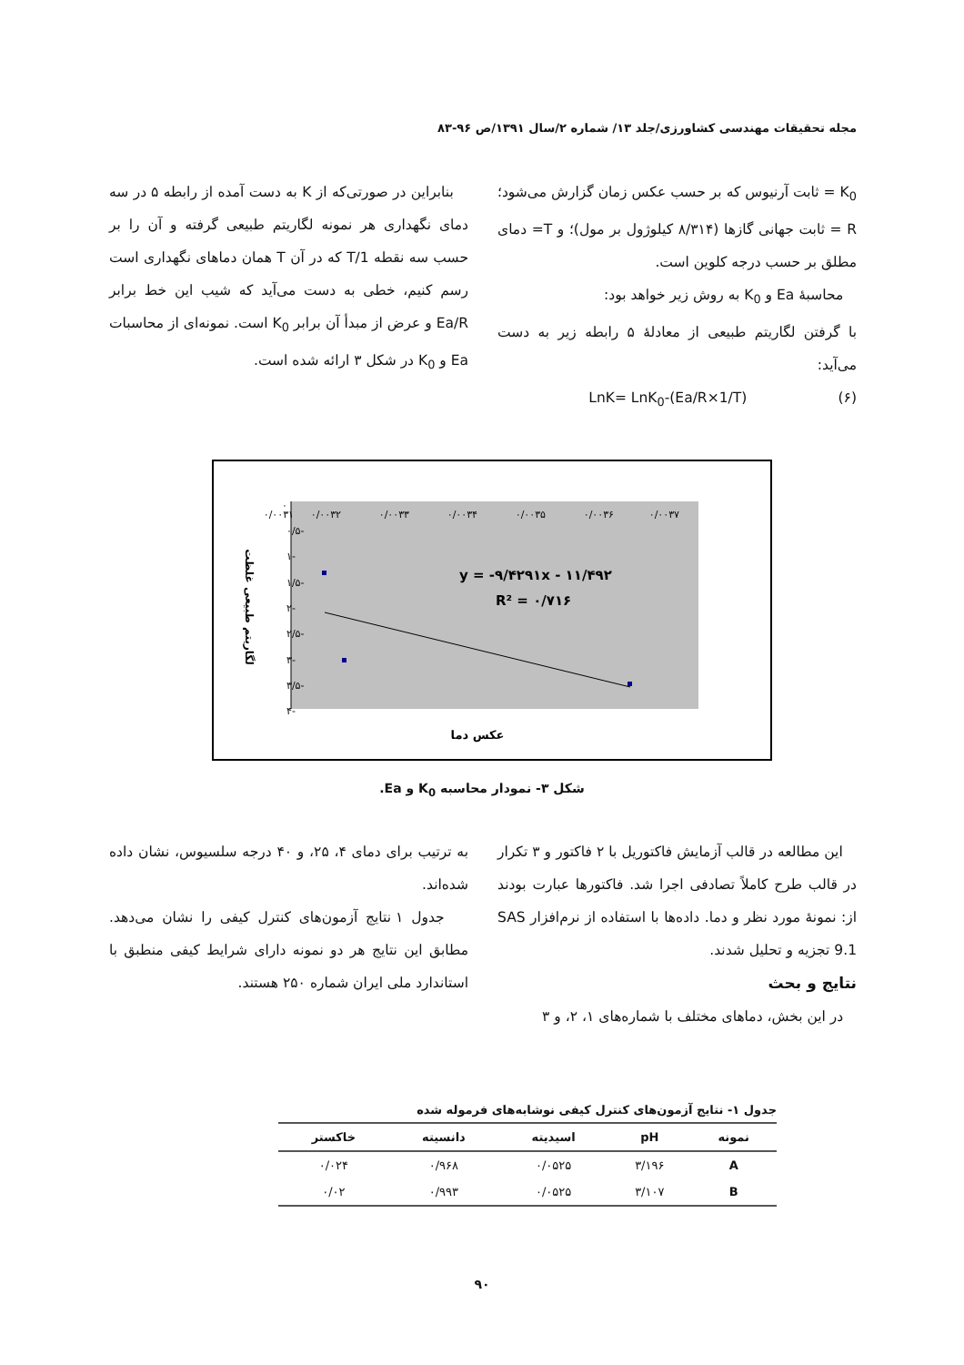مجله تحقیقات مهندسی کشاورزی/جلد ۱۳/ شماره ۲/سال ۱۳۹۱/ص ۹۶-۸۳
K<sub>0</sub> = ثابت آرنیوس که بر حسب عکس زمان گزارش می‌شود؛ R = ثابت جهانی گازها (۸/۳۱۴ کیلوژول بر مول)؛ و T= دمای مطلق بر حسب درجه کلوین است.
محاسبهٔ Ea و K<sub>0</sub> به روش زیر خواهد بود:
با گرفتن لگاریتم طبیعی از معادلهٔ ۵ رابطه زیر به دست می‌آید:
(۶) LnK= LnK<sub>0</sub>-(Ea/R×1/T)
بنابراین در صورتی‌که از K به دست آمده از رابطه ۵ در سه دمای نگهداری هر نمونه لگاریتم طبیعی گرفته و آن را بر حسب سه نقطه 1/T که در آن T همان دماهای نگهداری است رسم کنیم، خطی به دست می‌آید که شیب این خط برابر Ea/R و عرض از مبدأ آن برابر K<sub>0</sub> است. نمونه‌ای از محاسبات Ea و K<sub>0</sub> در شکل ۳ ارائه شده است.
۰
-۰/۵
-۱
-۱/۵
-۲
-۲/۵
-۳
-۳/۵
-۴
۰/۰۰۳۱
۰/۰۰۳۲
۰/۰۰۳۳
۰/۰۰۳۴
۰/۰۰۳۵
۰/۰۰۳۶
۰/۰۰۳۷
y = -۹/۴۲۹۱x - ۱۱/۴۹۲
R² = ۰/۷۱۶
عکس دما
لگاریتم طبیعی غلظت
شکل ۳- نمودار محاسبه K<sub>0</sub> و Ea.
این مطالعه در قالب آزمایش فاکتوریل با ۲ فاکتور و ۳ تکرار در قالب طرح کاملاً تصادفی اجرا شد. فاکتورها عبارت بودند از: نمونهٔ مورد نظر و دما. داده‌ها با استفاده از نرم‌افزار SAS 9.1 تجزیه و تحلیل شدند.
نتایج و بحث
در این بخش، دماهای مختلف با شماره‌های ۱، ۲، و ۳
به ترتیب برای دمای ۴، ۲۵، و ۴۰ درجه سلسیوس، نشان داده شده‌اند.
جدول ۱ نتایج آزمون‌های کنترل کیفی را نشان می‌دهد. مطابق این نتایج هر دو نمونه دارای شرایط کیفی منطبق با استاندارد ملی ایران شماره ۲۵۰ هستند.
جدول ۱- نتایج آزمون‌های کنترل کیفی نوشابه‌های فرموله شده
| نمونه | pH | اسیدیته | دانسیته | خاکستر |
| --- | --- | --- | --- | --- |
| A | ۳/۱۹۶ | ۰/۰۵۲۵ | ۰/۹۶۸ | ۰/۰۲۴ |
| B | ۳/۱۰۷ | ۰/۰۵۲۵ | ۰/۹۹۳ | ۰/۰۲ |
۹۰